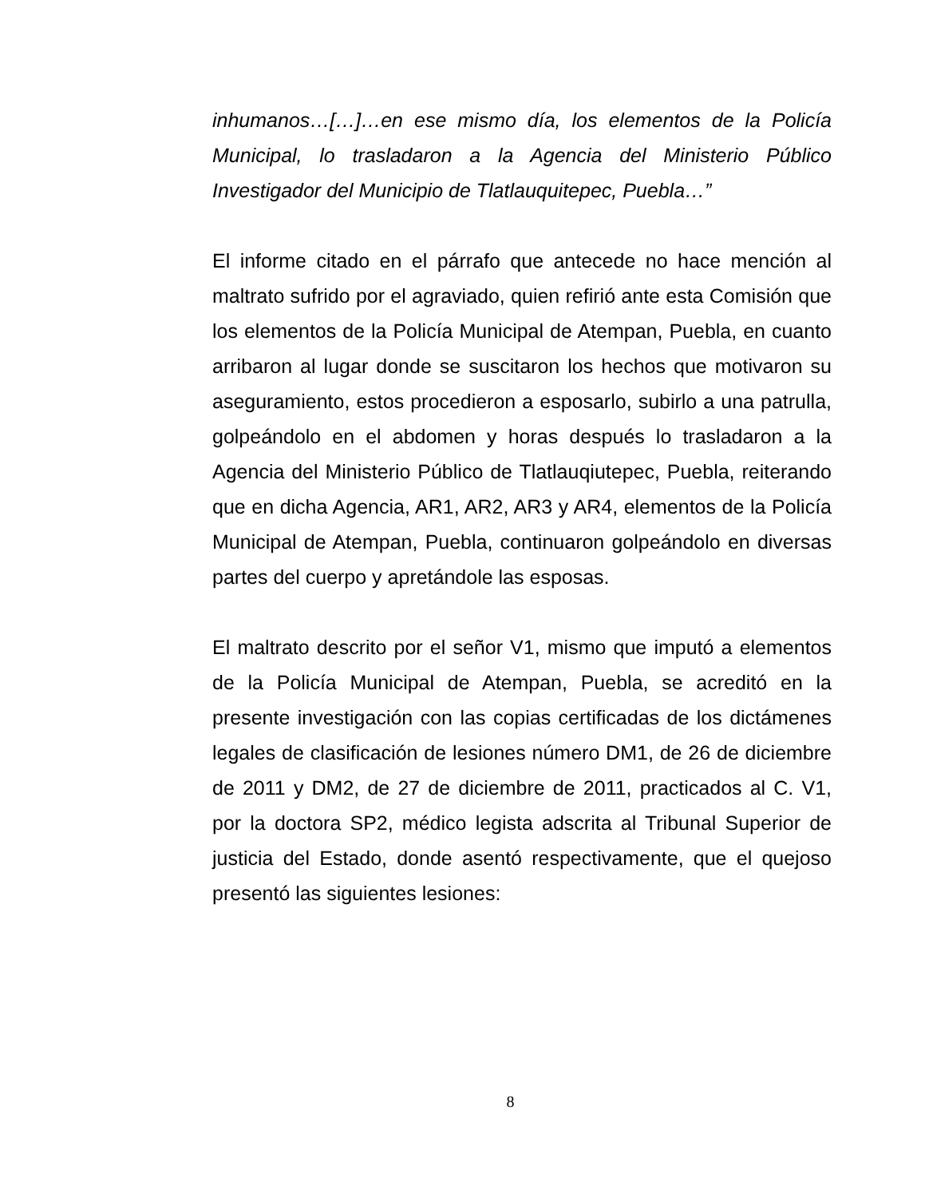inhumanos…[…]…en ese mismo día, los elementos de la Policía Municipal, lo trasladaron a la Agencia del Ministerio Público Investigador del Municipio de Tlatlauquitepec, Puebla…”
El informe citado en el párrafo que antecede no hace mención al maltrato sufrido por el agraviado, quien refirió ante esta Comisión que los elementos de la Policía Municipal de Atempan, Puebla, en cuanto arribaron al lugar donde se suscitaron los hechos que motivaron su aseguramiento, estos procedieron a esposarlo, subirlo a una patrulla, golpeándolo en el abdomen y horas después lo trasladaron a la Agencia del Ministerio Público de Tlatlauqiutepec, Puebla, reiterando que en dicha Agencia, AR1, AR2, AR3 y AR4, elementos de la Policía Municipal de Atempan, Puebla, continuaron golpeándolo en diversas partes del cuerpo y apretándole las esposas.
El maltrato descrito por el señor V1, mismo que imputó a elementos de la Policía Municipal de Atempan, Puebla, se acreditó en la presente investigación con las copias certificadas de los dictámenes legales de clasificación de lesiones número DM1, de 26 de diciembre de 2011 y DM2, de 27 de diciembre de 2011, practicados al C. V1, por la doctora SP2, médico legista adscrita al Tribunal Superior de justicia del Estado, donde asentó respectivamente, que el quejoso presentó las siguientes lesiones:
8